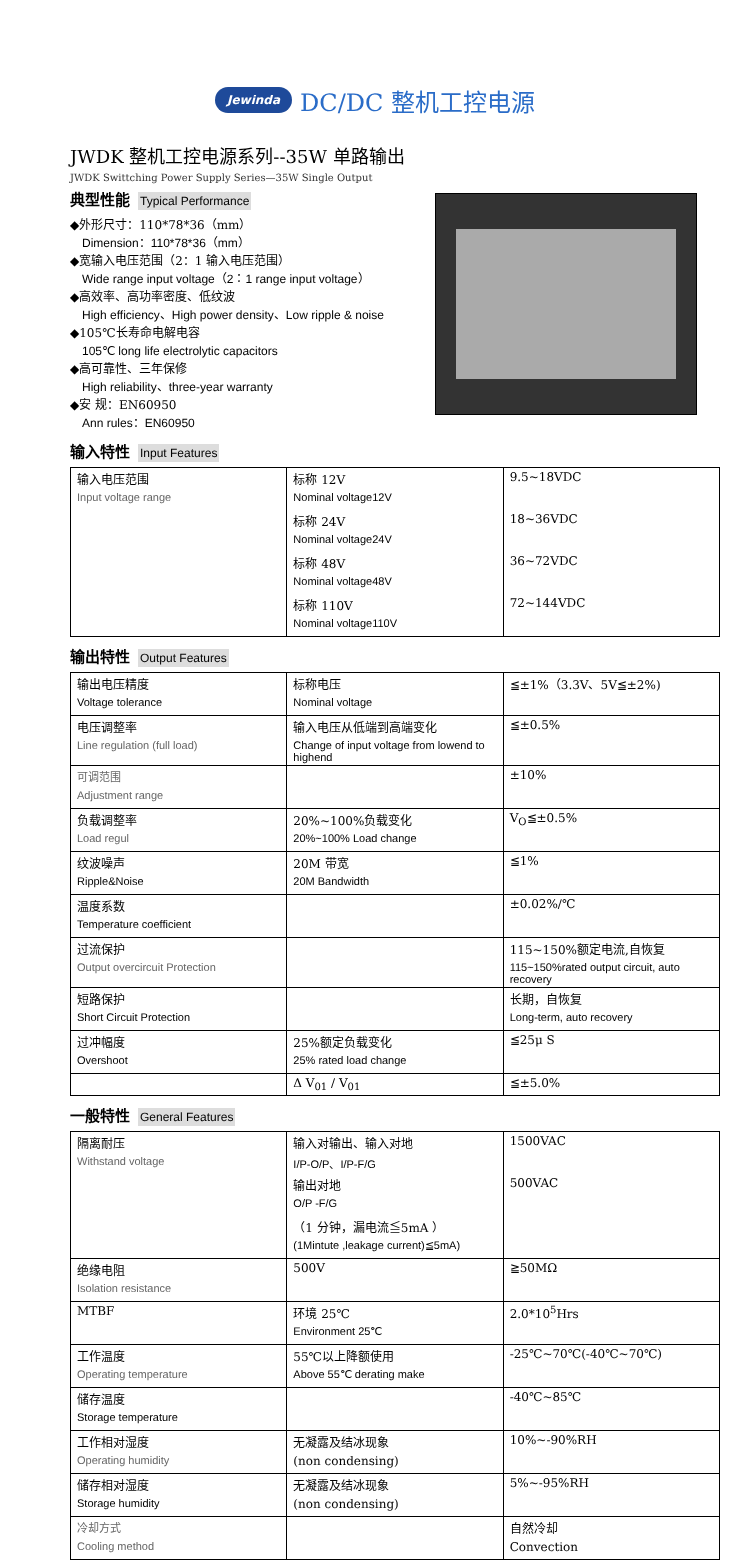Jewinda DC/DC 整机工控电源
JWDK 整机工控电源系列--35W 单路输出
JWDK Swittching Power Supply Series—35W Single Output
典型性能 Typical Performance
◆外形尺寸：110*78*36（mm）
Dimension：110*78*36（mm）
◆宽输入电压范围（2：1 输入电压范围）
Wide range input voltage（2：1 range input voltage）
◆高效率、高功率密度、低纹波
High efficiency、High power density、Low ripple & noise
◆105℃长寿命电解电容
105℃ long life electrolytic capacitors
◆高可靠性、三年保修
High reliability、three-year warranty
◆安 规：EN60950
Ann rules：EN60950
输入特性 Input Features
| 输入电压范围 | 标称 12V | 9.5~18VDC |
| Input voltage range | Nominal voltage12V | |
| | 标称 24V | 18~36VDC |
| | Nominal voltage24V | |
| | 标称 48V | 36~72VDC |
| | Nominal voltage48V | |
| | 标称 110V | 72~144VDC |
| | Nominal voltage110V | |
输出特性 Output Features
| 输出电压精度 | 标称电压 | ≦±1%（3.3V、5V≦±2%) |
| Voltage tolerance | Nominal voltage | |
| 电压调整率 | 输入电压从低端到高端变化 | ≦±0.5% |
| Line regulation (full load) | Change of input voltage from lowend to highend | |
| 可调范围 | | ±10% |
| Adjustment range | | |
| 负载调整率 | 20%~100%负载变化 | V<sub>O</sub>≦±0.5% |
| Load regul | 20%~100% Load change | |
| 纹波噪声 | 20M 带宽 | ≦1% |
| Ripple&Noise | 20M Bandwidth | |
| 温度系数 | | ±0.02%/℃ |
| Temperature coefficient | | |
| 过流保护 | | 115~150%额定电流,自恢复 |
| Output overcircuit Protection | | 115~150%rated output circuit, auto recovery |
| 短路保护 | | 长期，自恢复 |
| Short Circuit Protection | | Long-term, auto recovery |
| 过冲幅度 | 25%额定负载变化 | ≦25μ S |
| Overshoot | 25% rated load change | |
| | Δ V<sub>01</sub> / V<sub>01</sub> | ≦±5.0% |
一般特性 General Features
| 隔离耐压 | 输入对输出、输入对地 | 1500VAC |
| Withstand voltage | I/P-O/P、I/P-F/G | |
| | 输出对地 | 500VAC |
| | O/P -F/G | |
| | （1 分钟，漏电流≦5mA ） | |
| | (1Mintute ,leakage current)≦5mA) | |
| 绝缘电阻 | 500V | ≧50MΩ |
| Isolation resistance | | |
| MTBF | 环境 25℃ | 2.0*10<sup>5</sup>Hrs |
| | Environment 25℃ | |
| 工作温度 | 55℃以上降额使用 | -25℃~70℃(-40℃~70℃) |
| Operating temperature | Above 55℃ derating make | |
| 储存温度 | | -40℃~85℃ |
| Storage temperature | | |
| 工作相对湿度 | 无凝露及结冰现象 | 10%~-90%RH |
| Operating humidity | (non condensing) | |
| 储存相对湿度 | 无凝露及结冰现象 | 5%~-95%RH |
| Storage humidity | (non condensing) | |
| 冷却方式 | | 自然冷却 |
| Cooling method | | Convection |